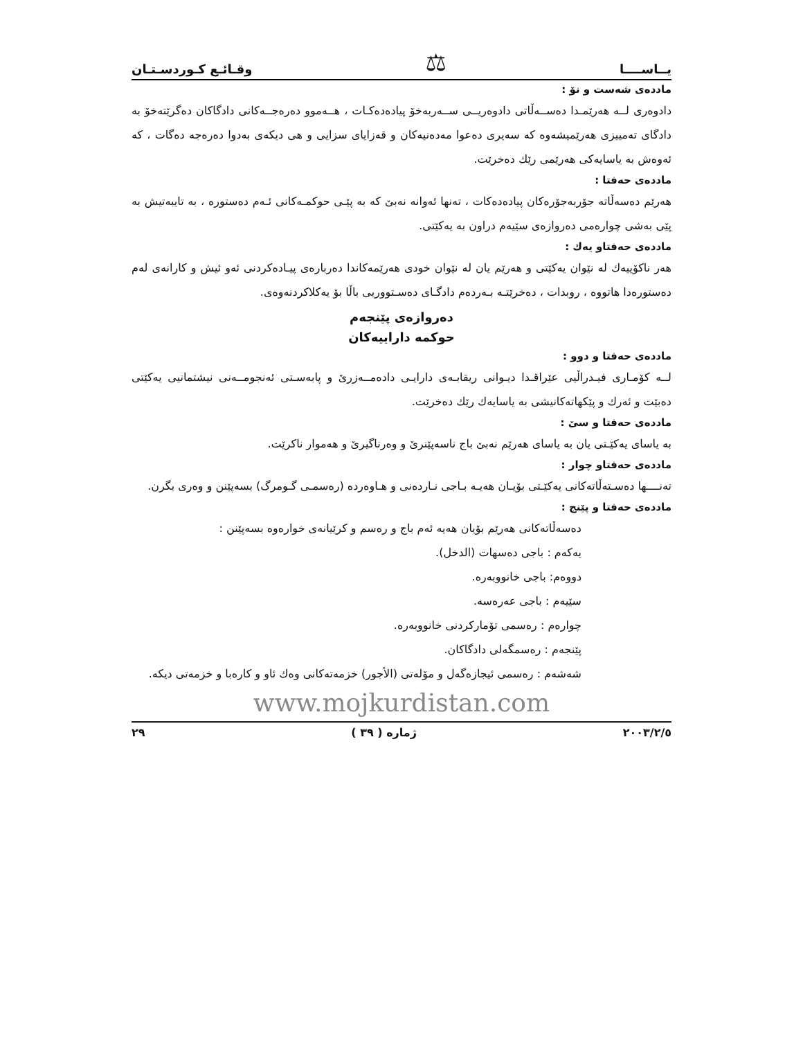يــاســــا ⚖ وقـائـع كـوردسـتـان
ماددەی شەست و نۆ :
دادوەری لــە هەرێمـدا دەســەڵاتی دادوەریــی ســەربەخۆ پیادەدەکـات ، هــەموو دەرەجــەکانی دادگاکان دەگرێتەخۆ بە دادگای تەمییزی هەرێمیشەوە کە سەیری دەعوا مەدەنیەکان و قەزایای سزایی و هی دیکەی بەدوا دەرەجە دەگات ، کە ئەوەش بە یاسایەکی هەرێمی رێك دەخرێت.
ماددەی حەفتا :
هەرێم دەسەڵاتە جۆربەجۆرەکان پیادەدەکات ، تەنها ئەوانە نەبێ کە بە پێـی حوکمـەکانی ئـەم دەستورە ، بە تایبەتیش بە پێی بەشی چوارەمی دەروازەی سێیەم دراون بە یەکێتی.
ماددەی حەفتاو یەك :
هەر ناکۆییەك لە نێوان یەکێتی و هەرێم یان لە نێوان خودی هەرێمەکاندا دەربارەی پیـادەکردنی ئەو ئیش و کارانەی لەم دەستورەدا هاتووە ، روبدات ، دەخرێتـە بـەردەم دادگـای دەسـتووریی باڵا بۆ یەکلاکردنەوەی.
دەروازەی پێنجەم
حوکمە داراییەکان
ماددەی حەفتا و دوو :
لــە کۆمـاری فیـدراڵیی عێراقـدا دیـوانی ریقابـەی دارایـی دادەمــەزرێ و پابەسـتی ئەنجومــەنی نیشتمانیی یەکێتی دەبێت و ئەرك و پێکهاتەکانیشی بە یاسایەك رێك دەخرێت.
ماددەی حەفتا و سێ :
بە یاسای یەکێـتی یان بە یاسای هەرێم نەبێ باج ناسەپێنرێ و وەرناگیرێ و هەموار ناکرێت.
ماددەی حەفتاو چوار :
تەنــــها دەسـتەڵاتەکانی یەکێـتی بۆیـان هەیـە بـاجی نـاردەنی و هـاوەردە (رەسمـی گـومرگ) بسەپێنن و وەری بگرن.
ماددەی حەفتا و پێنج :
دەسەڵاتەکانی هەرێم بۆیان هەیە ئەم باج و رەسم و کرێیانەی خوارەوە بسەپێنن :
یەکەم : باجی دەسهات (الدخل).
دووەم: باجی خانووبەرە.
سێیەم : باجی عەرەسە.
چوارەم : رەسمی تۆمارکردنی خانووبەرە.
پێنجەم : رەسمگەلی دادگاکان.
شەشەم : رەسمی ئیجازەگەل و مۆلەتی (الأجور) خزمەتەکانی وەك ئاو و کارەبا و خزمەتی دیکە.
www.mojkurdistan.com
٢٠٠٣/٢/٥ ژمارە ( ٣٩ ) ٢٩